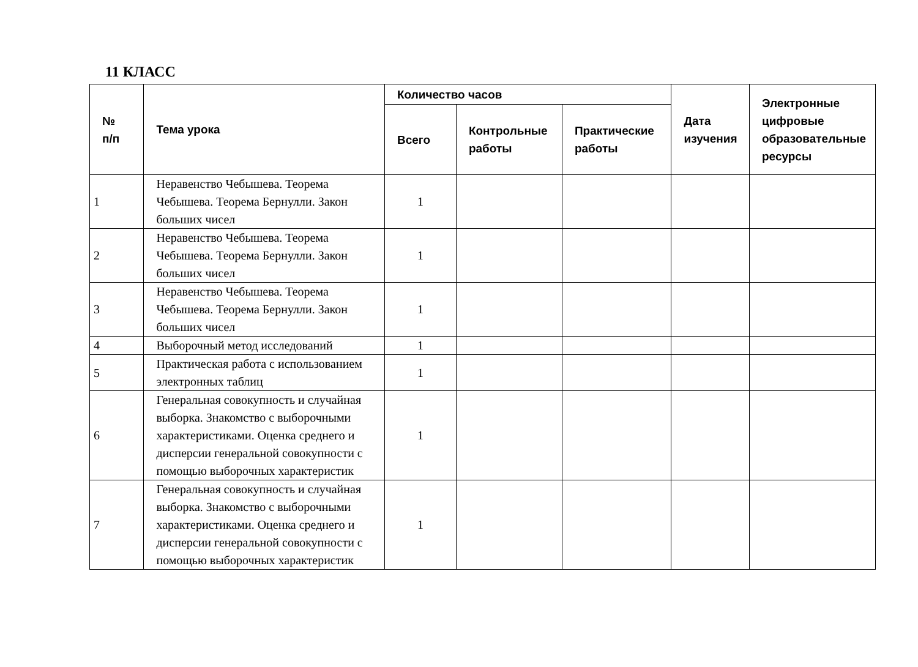11 КЛАСС
| № п/п | Тема урока | Количество часов | | | Дата изучения | Электронные цифровые образовательные ресурсы |
| --- | --- | --- | --- | --- | --- | --- |
| | | Всего | Контрольные работы | Практические работы | | |
| 1 | Неравенство Чебышева. Теорема Чебышева. Теорема Бернулли. Закон больших чисел | 1 | | | | |
| 2 | Неравенство Чебышева. Теорема Чебышева. Теорема Бернулли. Закон больших чисел | 1 | | | | |
| 3 | Неравенство Чебышева. Теорема Чебышева. Теорема Бернулли. Закон больших чисел | 1 | | | | |
| 4 | Выборочный метод исследований | 1 | | | | |
| 5 | Практическая работа с использованием электронных таблиц | 1 | | | | |
| 6 | Генеральная совокупность и случайная выборка. Знакомство с выборочными характеристиками. Оценка среднего и дисперсии генеральной совокупности с помощью выборочных характеристик | 1 | | | | |
| 7 | Генеральная совокупность и случайная выборка. Знакомство с выборочными характеристиками. Оценка среднего и дисперсии генеральной совокупности с помощью выборочных характеристик | 1 | | | | |